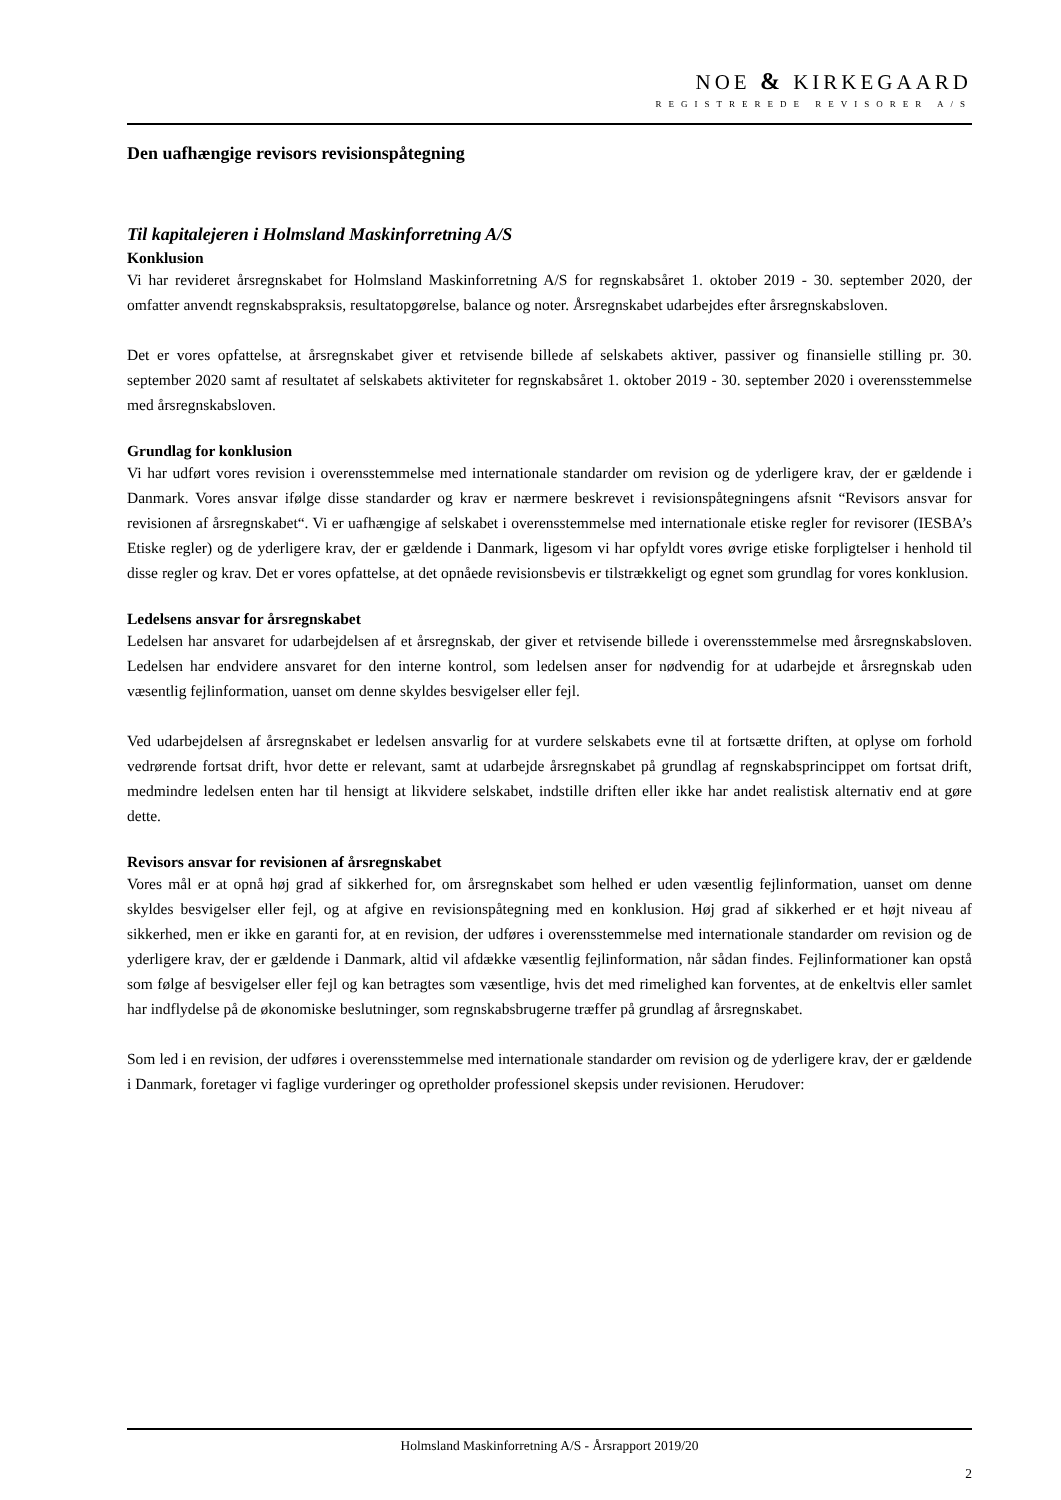NOE & KIRKEGAARD
REGISTREREDE REVISORER A/S
Den uafhængige revisors revisionspåtegning
Til kapitalejeren i Holmsland Maskinforretning A/S
Konklusion
Vi har revideret årsregnskabet for Holmsland Maskinforretning A/S for regnskabsåret 1. oktober 2019 - 30. september 2020, der omfatter anvendt regnskabspraksis, resultatopgørelse, balance og noter. Årsregnskabet udarbejdes efter årsregnskabsloven.
Det er vores opfattelse, at årsregnskabet giver et retvisende billede af selskabets aktiver, passiver og finansielle stilling pr. 30. september 2020 samt af resultatet af selskabets aktiviteter for regnskabsåret 1. oktober 2019 - 30. september 2020 i overensstemmelse med årsregnskabsloven.
Grundlag for konklusion
Vi har udført vores revision i overensstemmelse med internationale standarder om revision og de yderligere krav, der er gældende i Danmark. Vores ansvar ifølge disse standarder og krav er nærmere beskrevet i revisionspåtegningens afsnit “Revisors ansvar for revisionen af årsregnskabet“. Vi er uafhængige af selskabet i overensstemmelse med internationale etiske regler for revisorer (IESBA’s Etiske regler) og de yderligere krav, der er gældende i Danmark, ligesom vi har opfyldt vores øvrige etiske forpligtelser i henhold til disse regler og krav. Det er vores opfattelse, at det opnåede revisionsbevis er tilstrækkeligt og egnet som grundlag for vores konklusion.
Ledelsens ansvar for årsregnskabet
Ledelsen har ansvaret for udarbejdelsen af et årsregnskab, der giver et retvisende billede i overensstemmelse med årsregnskabsloven. Ledelsen har endvidere ansvaret for den interne kontrol, som ledelsen anser for nødvendig for at udarbejde et årsregnskab uden væsentlig fejlinformation, uanset om denne skyldes besvigelser eller fejl.
Ved udarbejdelsen af årsregnskabet er ledelsen ansvarlig for at vurdere selskabets evne til at fortsætte driften, at oplyse om forhold vedrørende fortsat drift, hvor dette er relevant, samt at udarbejde årsregnskabet på grundlag af regnskabsprincippet om fortsat drift, medmindre ledelsen enten har til hensigt at likvidere selskabet, indstille driften eller ikke har andet realistisk alternativ end at gøre dette.
Revisors ansvar for revisionen af årsregnskabet
Vores mål er at opnå høj grad af sikkerhed for, om årsregnskabet som helhed er uden væsentlig fejlinformation, uanset om denne skyldes besvigelser eller fejl, og at afgive en revisionspåtegning med en konklusion. Høj grad af sikkerhed er et højt niveau af sikkerhed, men er ikke en garanti for, at en revision, der udføres i overensstemmelse med internationale standarder om revision og de yderligere krav, der er gældende i Danmark, altid vil afdække væsentlig fejlinformation, når sådan findes. Fejlinformationer kan opstå som følge af besvigelser eller fejl og kan betragtes som væsentlige, hvis det med rimelighed kan forventes, at de enkeltvis eller samlet har indflydelse på de økonomiske beslutninger, som regnskabsbrugerne træffer på grundlag af årsregnskabet.
Som led i en revision, der udføres i overensstemmelse med internationale standarder om revision og de yderligere krav, der er gældende i Danmark, foretager vi faglige vurderinger og opretholder professionel skepsis under revisionen. Herudover:
Holmsland Maskinforretning A/S - Årsrapport 2019/20
2